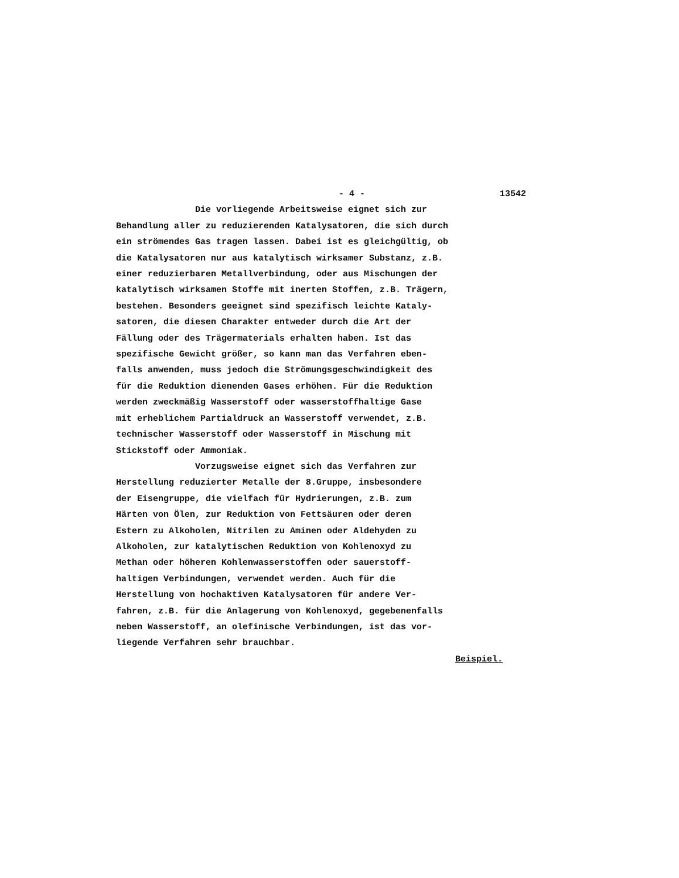- 4 - 13542
Die vorliegende Arbeitsweise eignet sich zur Behandlung aller zu reduzierenden Katalysatoren, die sich durch ein strömendes Gas tragen lassen. Dabei ist es gleichgültig, ob die Katalysatoren nur aus katalytisch wirksamer Substanz, z.B. einer reduzierbaren Metallverbindung, oder aus Mischungen der katalytisch wirksamen Stoffe mit inerten Stoffen, z.B. Trägern, bestehen. Besonders geeignet sind spezifisch leichte Kataly- satoren, die diesen Charakter entweder durch die Art der Fällung oder des Trägermaterials erhalten haben. Ist das spezifische Gewicht größer, so kann man das Verfahren eben- falls anwenden, muss jedoch die Strömungsgeschwindigkeit des für die Reduktion dienenden Gases erhöhen. Für die Reduktion werden zweckmäßig Wasserstoff oder wasserstoffhaltige Gase mit erheblichem Partialdruck an Wasserstoff verwendet, z.B. technischer Wasserstoff oder Wasserstoff in Mischung mit Stickstoff oder Ammoniak. Vorzugsweise eignet sich das Verfahren zur Herstellung reduzierter Metalle der 8.Gruppe, insbesondere der Eisengruppe, die vielfach für Hydrierungen, z.B. zum Härten von Ölen, zur Reduktion von Fettsäuren oder deren Estern zu Alkoholen, Nitrilen zu Aminen oder Aldehyden zu Alkoholen, zur katalytischen Reduktion von Kohlenoxyd zu Methan oder höheren Kohlenwasserstoffen oder sauerstoff- haltigen Verbindungen, verwendet werden. Auch für die Herstellung von hochaktiven Katalysatoren für andere Ver- fahren, z.B. für die Anlagerung von Kohlenoxyd, gegebenenfalls neben Wasserstoff, an olefinische Verbindungen, ist das vor- liegende Verfahren sehr brauchbar.
Beispiel.